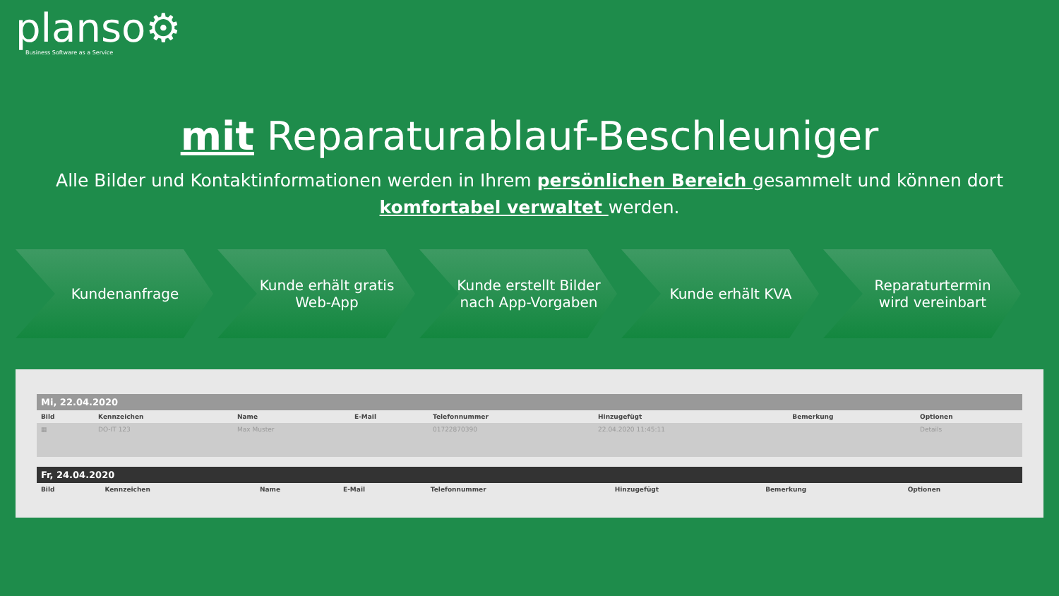planso⚙
Business Software as a Service
mit Reparaturablauf-Beschleuniger
Alle Bilder und Kontaktinformationen werden in Ihrem persönlichen Bereich gesammelt und können dort komfortabel verwaltet werden.
Kundenanfrage Kunde erhält gratis Web-App
Kunde erstellt Bilder nach App-Vorgaben
Kunde erhält KVA Reparaturtermin wird vereinbart
Mi, 22.04.2020
| Bild | Kennzeichen | Name | E-Mail | Telefonnummer | Hinzugefügt | Bemerkung | Optionen |
| --- | --- | --- | --- | --- | --- | --- | --- |
| ▦ | DO-IT 123 | Max Muster | | 01722870390 | 22.04.2020 11:45:11 | | Details |
Fr, 24.04.2020
| Bild | Kennzeichen | Name | E-Mail | Telefonnummer | Hinzugefügt | Bemerkung | Optionen |
| --- | --- | --- | --- | --- | --- | --- | --- |